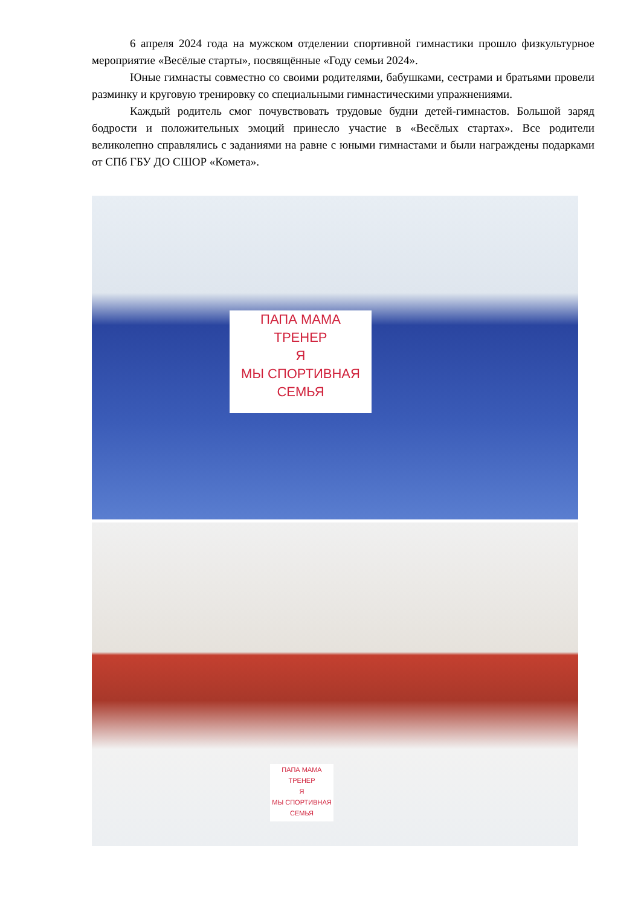6 апреля 2024 года на мужском отделении спортивной гимнастики прошло физкультурное мероприятие «Весёлые старты», посвящённые «Году семьи 2024».
Юные гимнасты совместно со своими родителями, бабушками, сестрами и братьями провели разминку и круговую тренировку со специальными гимнастическими упражнениями.
Каждый родитель смог почувствовать трудовые будни детей-гимнастов. Большой заряд бодрости и положительных эмоций принесло участие в «Весёлых стартах». Все родители великолепно справлялись с заданиями на равне с юными гимнастами и были награждены подарками от СПб ГБУ ДО СШОР «Комета».
ПАПА МАМА
ТРЕНЕР
Я
МЫ СПОРТИВНАЯ
СЕМЬЯ
ПАПА МАМА
ТРЕНЕР
Я
МЫ СПОРТИВНАЯ
СЕМЬЯ